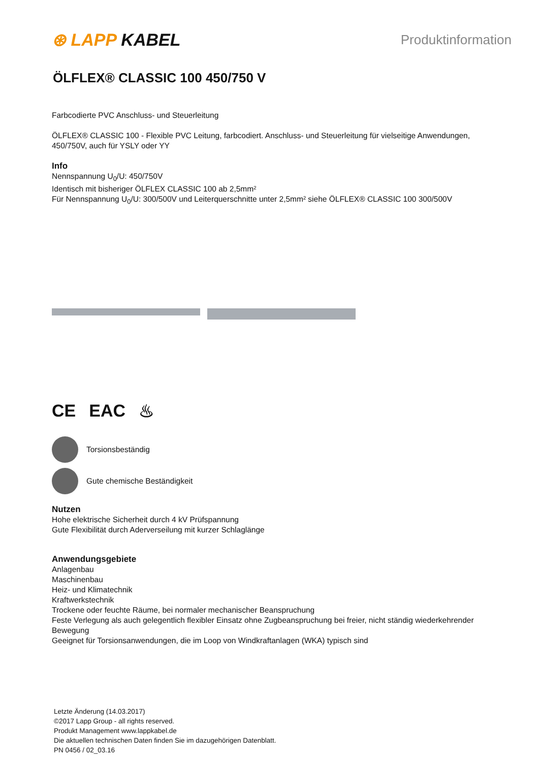⊛ LAPP KABEL
Produktinformation
ÖLFLEX® CLASSIC 100 450/750 V
Farbcodierte PVC Anschluss- und Steuerleitung
ÖLFLEX® CLASSIC 100 - Flexible PVC Leitung, farbcodiert. Anschluss- und Steuerleitung für vielseitige Anwendungen, 450/750V, auch für YSLY oder YY
Info
Nennspannung U<sub>0</sub>/U: 450/750V
Identisch mit bisheriger ÖLFLEX CLASSIC 100 ab 2,5mm²
Für Nennspannung U<sub>0</sub>/U: 300/500V und Leiterquerschnitte unter 2,5mm² siehe ÖLFLEX® CLASSIC 100 300/500V
CE EAC ♨
Torsionsbeständig
Gute chemische Beständigkeit
Nutzen
Hohe elektrische Sicherheit durch 4 kV Prüfspannung
Gute Flexibilität durch Aderverseilung mit kurzer Schlaglänge
Anwendungsgebiete
Anlagenbau
Maschinenbau
Heiz- und Klimatechnik
Kraftwerkstechnik
Trockene oder feuchte Räume, bei normaler mechanischer Beanspruchung
Feste Verlegung als auch gelegentlich flexibler Einsatz ohne Zugbeanspruchung bei freier, nicht ständig wiederkehrender Bewegung
Geeignet für Torsionsanwendungen, die im Loop von Windkraftanlagen (WKA) typisch sind
Letzte Änderung (14.03.2017)
©2017 Lapp Group - all rights reserved.
Produkt Management www.lappkabel.de
Die aktuellen technischen Daten finden Sie im dazugehörigen Datenblatt.
PN 0456 / 02_03.16